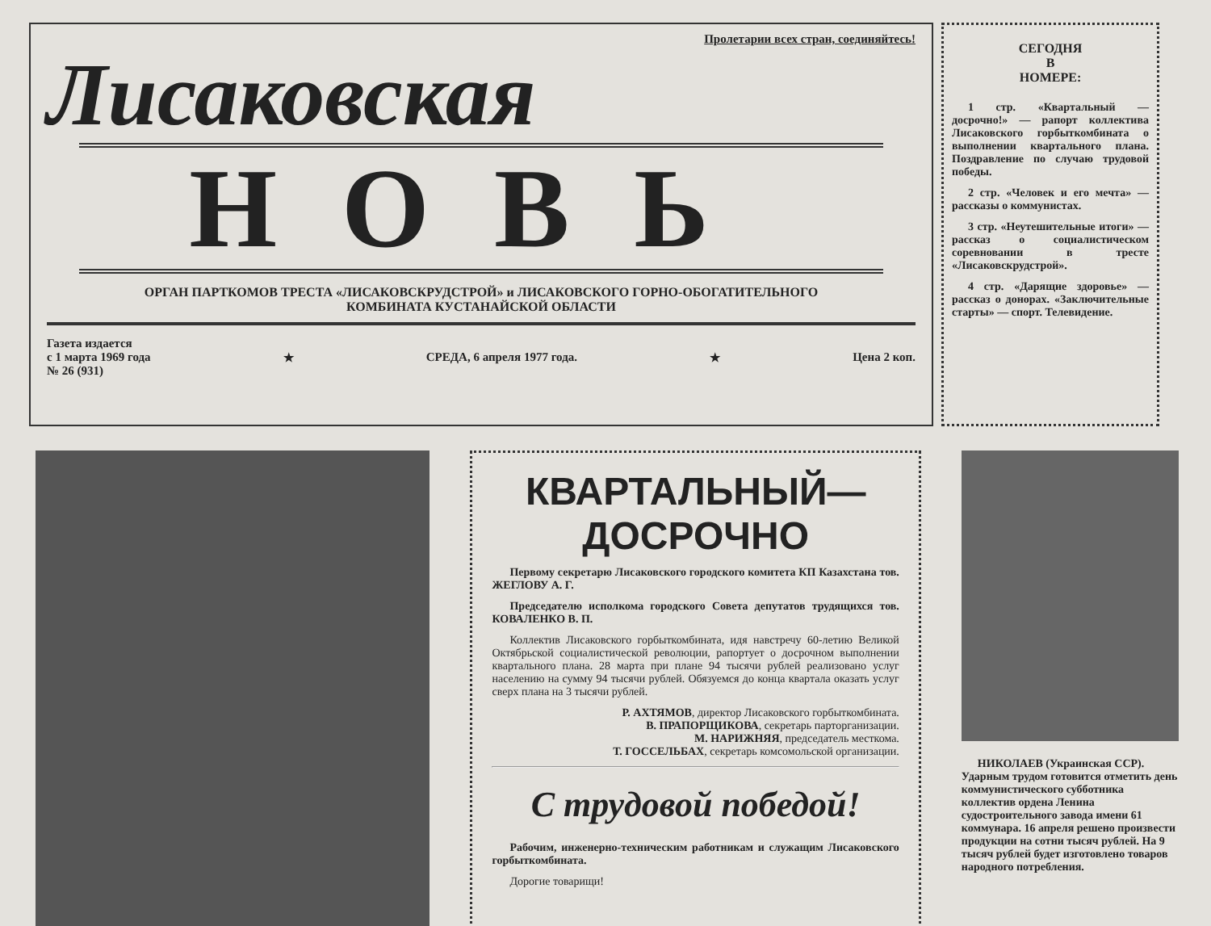Пролетарии всех стран, соединяйтесь!
Лисаковская
НОВЬ
ОРГАН ПАРТКОМОВ ТРЕСТА «ЛИСАКОВСКРУДСТРОЙ» и ЛИСАКОВСКОГО ГОРНО-ОБОГАТИТЕЛЬНОГО
КОМБИНАТА КУСТАНАЙСКОЙ ОБЛАСТИ
Газета издается
с 1 марта 1969 года
№ 26 (931)
★ СРЕДА, 6 апреля 1977 года. ★ Цена 2 коп.
СЕГОДНЯ
В
НОМЕРЕ:
1 стр. «Квартальный — досрочно!» — рапорт коллектива Лисаковского горбыткомбината о выполнении квартального плана. Поздравление по случаю трудовой победы.
2 стр. «Человек и его мечта» — рассказы о коммунистах.
3 стр. «Неутешительные итоги» — рассказ о социалистическом соревновании в тресте «Лисаковскрудстрой».
4 стр. «Дарящие здоровье» — рассказ о донорах. «Заключительные старты» — спорт. Телевидение.
КВАРТАЛЬНЫЙ—ДОСРОЧНО
Первому секретарю Лисаковского городского комитета КП Казахстана тов. ЖЕГЛОВУ А. Г.
Председателю исполкома городского Совета депутатов трудящихся тов. КОВАЛЕНКО В. П.
Коллектив Лисаковского горбыткомбината, идя навстречу 60-летию Великой Октябрьской социалистической революции, рапортует о досрочном выполнении квартального плана. 28 марта при плане 94 тысячи рублей реализовано услуг населению на сумму 94 тысячи рублей. Обязуемся до конца квартала оказать услуг сверх плана на 3 тысячи рублей.
Р. АХТЯМОВ, директор Лисаковского горбыткомбината.
В. ПРАПОРЩИКОВА, секретарь парторганизации.
М. НАРИЖНЯЯ, председатель месткома.
Т. ГОССЕЛЬБАХ, секретарь комсомольской организации.
С трудовой победой!
Рабочим, инженерно-техническим работникам и служащим Лисаковского горбыткомбината.
Дорогие товарищи!
НИКОЛАЕВ (Украинская ССР). Ударным трудом готовится отметить день коммунистического субботника коллектив ордена Ленина судостроительного завода имени 61 коммунара. 16 апреля решено произвести продукции на сотни тысяч рублей. На 9 тысяч рублей будет изготовлено товаров народного потребления.